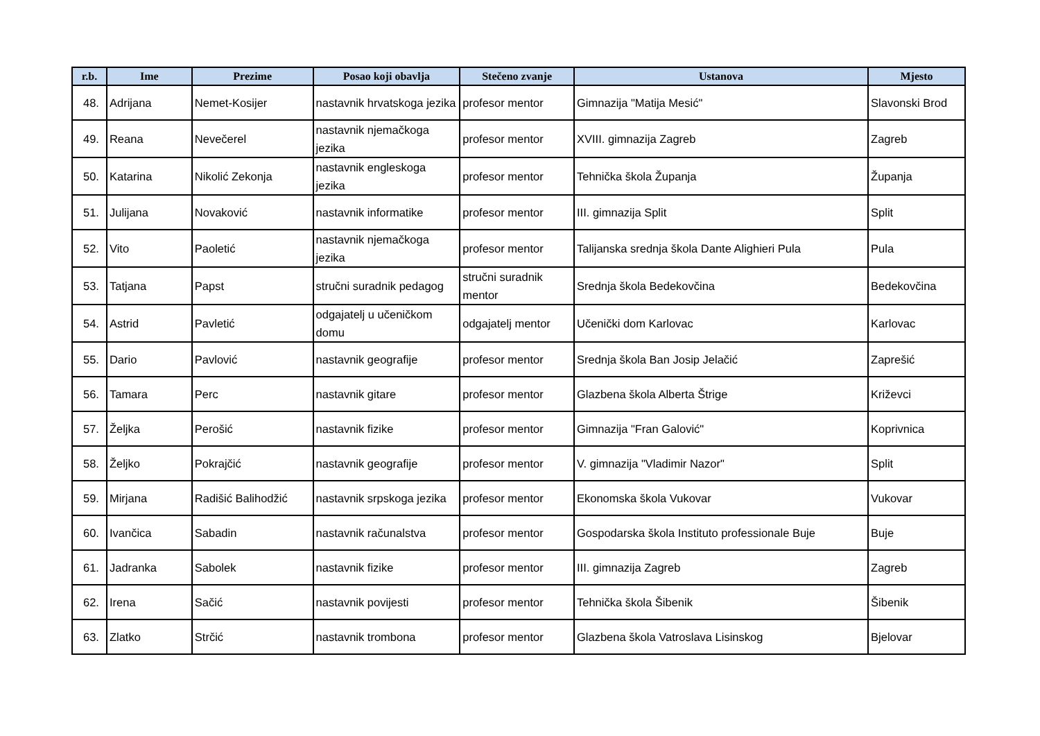| r.b. | Ime | Prezime | Posao koji obavlja | Stečeno zvanje | Ustanova | Mjesto |
| --- | --- | --- | --- | --- | --- | --- |
| 48. | Adrijana | Nemet-Kosijer | nastavnik hrvatskoga jezika | profesor mentor | Gimnazija "Matija Mesić" | Slavonski Brod |
| 49. | Reana | Nevečerel | nastavnik njemačkoga jezika | profesor mentor | XVIII. gimnazija Zagreb | Zagreb |
| 50. | Katarina | Nikolić Zekonja | nastavnik engleskoga jezika | profesor mentor | Tehnička škola Županja | Županja |
| 51. | Julijana | Novaković | nastavnik informatike | profesor mentor | III. gimnazija Split | Split |
| 52. | Vito | Paoletić | nastavnik njemačkoga jezika | profesor mentor | Talijanska srednja škola Dante Alighieri Pula | Pula |
| 53. | Tatjana | Papst | stručni suradnik pedagog | stručni suradnik mentor | Srednja škola Bedekovčina | Bedekovčina |
| 54. | Astrid | Pavletić | odgajatelj u učeničkom domu | odgajatelj mentor | Učenički dom Karlovac | Karlovac |
| 55. | Dario | Pavlović | nastavnik geografije | profesor mentor | Srednja škola Ban Josip Jelačić | Zaprešić |
| 56. | Tamara | Perc | nastavnik gitare | profesor mentor | Glazbena škola Alberta Štrige | Križevci |
| 57. | Željka | Perošić | nastavnik fizike | profesor mentor | Gimnazija "Fran Galović" | Koprivnica |
| 58. | Željko | Pokrajčić | nastavnik geografije | profesor mentor | V. gimnazija "Vladimir Nazor" | Split |
| 59. | Mirjana | Radišić Balihodžić | nastavnik srpskoga jezika | profesor mentor | Ekonomska škola Vukovar | Vukovar |
| 60. | Ivančica | Sabadin | nastavnik računalstva | profesor mentor | Gospodarska škola Instituto professionale Buje | Buje |
| 61. | Jadranka | Sabolek | nastavnik fizike | profesor mentor | III. gimnazija Zagreb | Zagreb |
| 62. | Irena | Sačić | nastavnik povijesti | profesor mentor | Tehnička škola Šibenik | Šibenik |
| 63. | Zlatko | Strčić | nastavnik trombona | profesor mentor | Glazbena škola Vatroslava Lisinskog | Bjelovar |